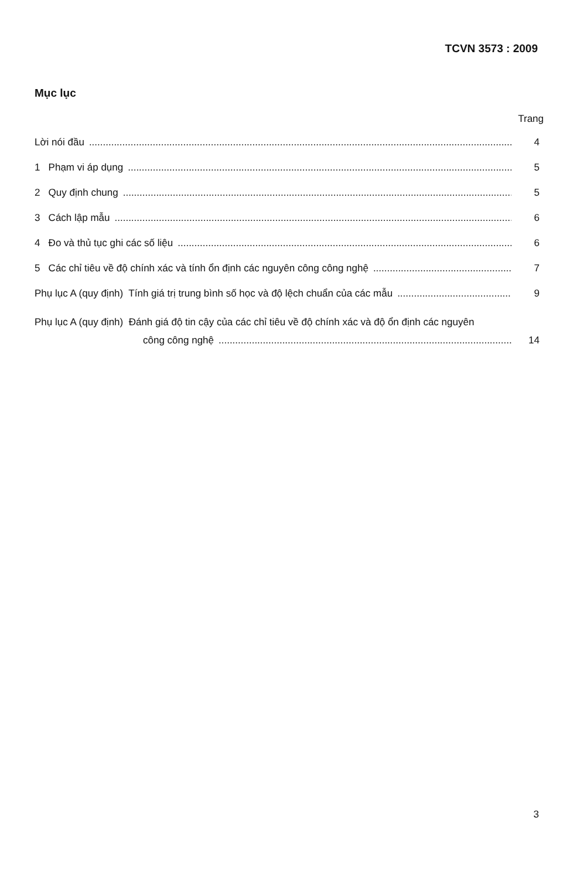TCVN 3573 : 2009
Mục lục
Trang
Lời nói đầu 4
1 Phạm vi áp dụng 5
2 Quy định chung 5
3 Cách lập mẫu 6
4 Đo và thủ tục ghi các số liệu 6
5 Các chỉ tiêu về độ chính xác và tính ổn định các nguyên công công nghệ 7
Phụ lục A (quy định) Tính giá trị trung bình số học và độ lệch chuẩn của các mẫu 9
Phụ lục A (quy định) Đánh giá độ tin cậy của các chỉ tiêu về độ chính xác và độ ổn định các nguyên
công công nghệ 14
3